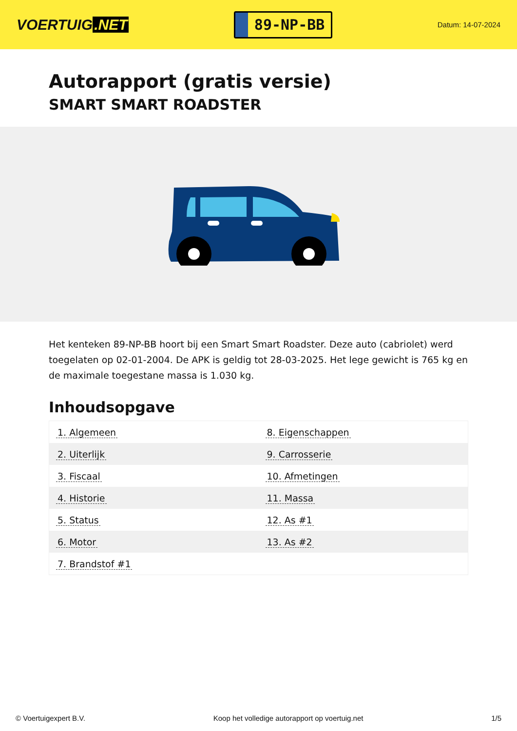VOERTUIG.NET
89-NP-BB
Datum: 14-07-2024
Autorapport (gratis versie)
SMART SMART ROADSTER
Het kenteken 89-NP-BB hoort bij een Smart Smart Roadster. Deze auto (cabriolet) werd toegelaten op 02-01-2004. De APK is geldig tot 28-03-2025. Het lege gewicht is 765 kg en de maximale toegestane massa is 1.030 kg.
Inhoudsopgave
| 1. Algemeen | 8. Eigenschappen |
| 2. Uiterlijk | 9. Carrosserie |
| 3. Fiscaal | 10. Afmetingen |
| 4. Historie | 11. Massa |
| 5. Status | 12. As #1 |
| 6. Motor | 13. As #2 |
| 7. Brandstof #1 | |
© Voertuigexpert B.V. Koop het volledige autorapport op voertuig.net 1/5